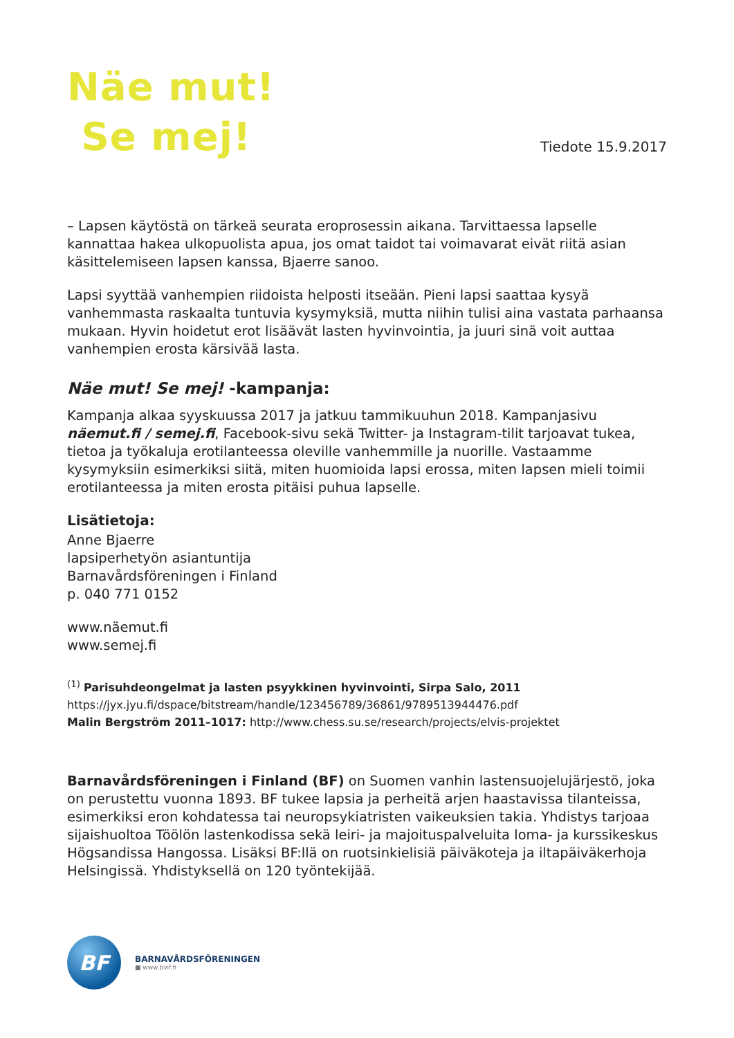Näe mut!
Se mej!
Tiedote 15.9.2017
– Lapsen käytöstä on tärkeä seurata eroprosessin aikana. Tarvittaessa lapselle kannattaa hakea ulkopuolista apua, jos omat taidot tai voimavarat eivät riitä asian käsittelemiseen lapsen kanssa, Bjaerre sanoo.
Lapsi syyttää vanhempien riidoista helposti itseään. Pieni lapsi saattaa kysyä vanhemmasta raskaalta tuntuvia kysymyksiä, mutta niihin tulisi aina vastata parhaansa mukaan. Hyvin hoidetut erot lisäävät lasten hyvinvointia, ja juuri sinä voit auttaa vanhempien erosta kärsivää lasta.
Näe mut! Se mej! -kampanja:
Kampanja alkaa syyskuussa 2017 ja jatkuu tammikuuhun 2018. Kampanjasivu näemut.fi / semej.fi, Facebook-sivu sekä Twitter- ja Instagram-tilit tarjoavat tukea, tietoa ja työkaluja erotilanteessa oleville vanhemmille ja nuorille. Vastaamme kysymyksiin esimerkiksi siitä, miten huomioida lapsi erossa, miten lapsen mieli toimii erotilanteessa ja miten erosta pitäisi puhua lapselle.
Lisätietoja:
Anne Bjaerre
lapsiperhetyön asiantuntija
Barnavårdsföreningen i Finland
p. 040 771 0152
www.näemut.fi
www.semej.fi
<sup>(1)</sup> Parisuhdeongelmat ja lasten psyykkinen hyvinvointi, Sirpa Salo, 2011
https://jyx.jyu.fi/dspace/bitstream/handle/123456789/36861/9789513944476.pdf
Malin Bergström 2011–1017: http://www.chess.su.se/research/projects/elvis-projektet
Barnavårdsföreningen i Finland (BF) on Suomen vanhin lastensuojelujärjestö, joka on perustettu vuonna 1893. BF tukee lapsia ja perheitä arjen haastavissa tilanteissa, esimerkiksi eron kohdatessa tai neuropsykiatristen vaikeuksien takia. Yhdistys tarjoaa sijaishuoltoa Töölön lastenkodissa sekä leiri- ja majoituspalveluita loma- ja kurssikeskus Högsandissa Hangossa. Lisäksi BF:llä on ruotsinkielisiä päiväkoteja ja iltapäiväkerhoja Helsingissä. Yhdistyksellä on 120 työntekijää.
BF
BARNAVÅRDSFÖRENINGEN
■ www.bvif.fi